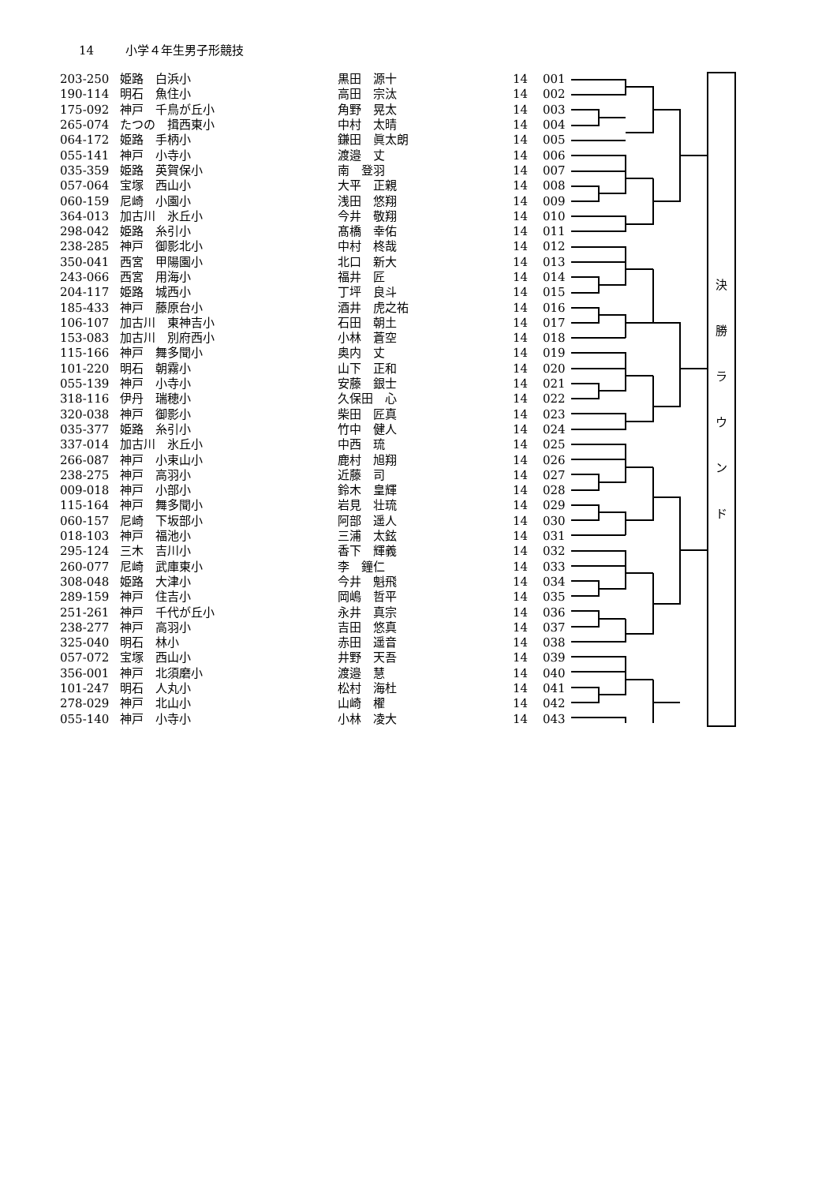14 小学４年生男子形競技
| 203-250 | 姫路 白浜小 | 黒田 源十 | 14 | 001 |
| 190-114 | 明石 魚住小 | 高田 宗汰 | 14 | 002 |
| 175-092 | 神戸 千鳥が丘小 | 角野 晃太 | 14 | 003 |
| 265-074 | たつの 揖西東小 | 中村 太晴 | 14 | 004 |
| 064-172 | 姫路 手柄小 | 鎌田 眞太朗 | 14 | 005 |
| 055-141 | 神戸 小寺小 | 渡邉 丈 | 14 | 006 |
| 035-359 | 姫路 英賀保小 | 南 登羽 | 14 | 007 |
| 057-064 | 宝塚 西山小 | 大平 正親 | 14 | 008 |
| 060-159 | 尼崎 小園小 | 浅田 悠翔 | 14 | 009 |
| 364-013 | 加古川 氷丘小 | 今井 敬翔 | 14 | 010 |
| 298-042 | 姫路 糸引小 | 髙橋 幸佑 | 14 | 011 |
| 238-285 | 神戸 御影北小 | 中村 柊哉 | 14 | 012 |
| 350-041 | 西宮 甲陽園小 | 北口 新大 | 14 | 013 |
| 243-066 | 西宮 用海小 | 福井 匠 | 14 | 014 |
| 204-117 | 姫路 城西小 | 丁坪 良斗 | 14 | 015 |
| 185-433 | 神戸 藤原台小 | 酒井 虎之祐 | 14 | 016 |
| 106-107 | 加古川 東神吉小 | 石田 朝土 | 14 | 017 |
| 153-083 | 加古川 別府西小 | 小林 蒼空 | 14 | 018 |
| 115-166 | 神戸 舞多聞小 | 奥内 丈 | 14 | 019 |
| 101-220 | 明石 朝霧小 | 山下 正和 | 14 | 020 |
| 055-139 | 神戸 小寺小 | 安藤 銀士 | 14 | 021 |
| 318-116 | 伊丹 瑞穂小 | 久保田 心 | 14 | 022 |
| 320-038 | 神戸 御影小 | 柴田 匠真 | 14 | 023 |
| 035-377 | 姫路 糸引小 | 竹中 健人 | 14 | 024 |
| 337-014 | 加古川 氷丘小 | 中西 琉 | 14 | 025 |
| 266-087 | 神戸 小束山小 | 鹿村 旭翔 | 14 | 026 |
| 238-275 | 神戸 高羽小 | 近藤 司 | 14 | 027 |
| 009-018 | 神戸 小部小 | 鈴木 皇輝 | 14 | 028 |
| 115-164 | 神戸 舞多聞小 | 岩見 壮琉 | 14 | 029 |
| 060-157 | 尼崎 下坂部小 | 阿部 遥人 | 14 | 030 |
| 018-103 | 神戸 福池小 | 三浦 太鉉 | 14 | 031 |
| 295-124 | 三木 吉川小 | 香下 輝義 | 14 | 032 |
| 260-077 | 尼崎 武庫東小 | 李 鐘仁 | 14 | 033 |
| 308-048 | 姫路 大津小 | 今井 魁飛 | 14 | 034 |
| 289-159 | 神戸 住吉小 | 岡嶋 哲平 | 14 | 035 |
| 251-261 | 神戸 千代が丘小 | 永井 真宗 | 14 | 036 |
| 238-277 | 神戸 高羽小 | 吉田 悠真 | 14 | 037 |
| 325-040 | 明石 林小 | 赤田 遥音 | 14 | 038 |
| 057-072 | 宝塚 西山小 | 井野 天吾 | 14 | 039 |
| 356-001 | 神戸 北須磨小 | 渡邉 慧 | 14 | 040 |
| 101-247 | 明石 人丸小 | 松村 海杜 | 14 | 041 |
| 278-029 | 神戸 北山小 | 山崎 櫂 | 14 | 042 |
| 055-140 | 神戸 小寺小 | 小林 凌大 | 14 | 043 |
決
勝
ラ
ウ
ン
ド